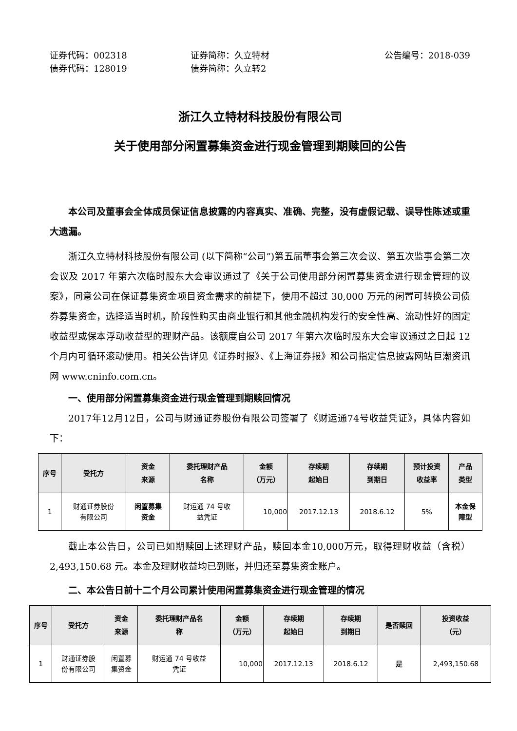证券代码：002318
债券代码：128019
证券简称：久立特材
债券简称：久立转2
公告编号：2018-039
浙江久立特材科技股份有限公司
关于使用部分闲置募集资金进行现金管理到期赎回的公告
本公司及董事会全体成员保证信息披露的内容真实、准确、完整，没有虚假记载、误导性陈述或重大遗漏。
浙江久立特材科技股份有限公司 (以下简称“公司”)第五届董事会第三次会议、第五次监事会第二次会议及 2017 年第六次临时股东大会审议通过了《关于公司使用部分闲置募集资金进行现金管理的议案》，同意公司在保证募集资金项目资金需求的前提下，使用不超过 30,000 万元的闲置可转换公司债券募集资金，选择适当时机，阶段性购买由商业银行和其他金融机构发行的安全性高、流动性好的固定收益型或保本浮动收益型的理财产品。该额度自公司 2017 年第六次临时股东大会审议通过之日起 12 个月内可循环滚动使用。相关公告详见《证券时报》、《上海证券报》和公司指定信息披露网站巨潮资讯网 www.cninfo.com.cn。
一、使用部分闲置募集资金进行现金管理到期赎回情况
2017年12月12日，公司与财通证券股份有限公司签署了《财运通74号收益凭证》，具体内容如下：
| 序号 | 受托方 | 资金 来源 | 委托理财产品 名称 | 金额 （万元） | 存续期 起始日 | 存续期 到期日 | 预计投资 收益率 | 产品 类型 |
| --- | --- | --- | --- | --- | --- | --- | --- | --- |
| 1 | 财通证券股份 有限公司 | 闲置募集 资金 | 财运通 74 号收 益凭证 | 10,000 | 2017.12.13 | 2018.6.12 | 5% | 本金保 障型 |
截止本公告日，公司已如期赎回上述理财产品，赎回本金10,000万元，取得理财收益（含税）2,493,150.68 元。本金及理财收益均已到账，并归还至募集资金账户。
二、本公告日前十二个月公司累计使用闲置募集资金进行现金管理的情况
| 序号 | 受托方 | 资金 来源 | 委托理财产品名 称 | 金额 （万元） | 存续期 起始日 | 存续期 到期日 | 是否赎回 | 投资收益 （元） |
| --- | --- | --- | --- | --- | --- | --- | --- | --- |
| 1 | 财通证券股 份有限公司 | 闲置募 集资金 | 财运通 74 号收益 凭证 | 10,000 | 2017.12.13 | 2018.6.12 | 是 | 2,493,150.68 |